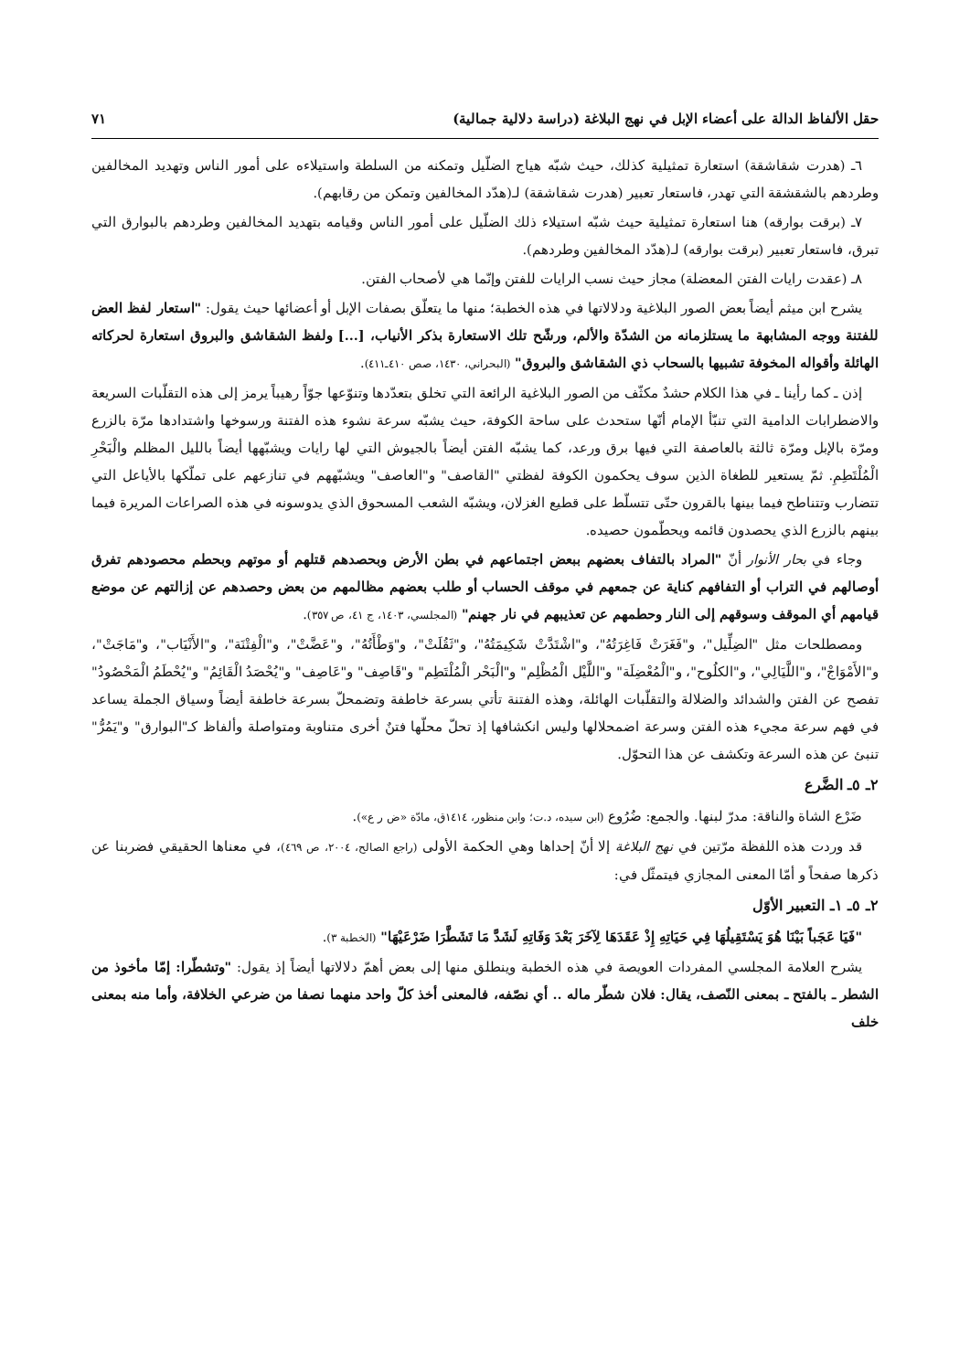حقل الألفاظ الدالة على أعضاء الإبل في نهج البلاغة (دراسة دلالية جمالية) ٧١
٦ـ (هدرت شقاشقة) استعارة تمثيلية كذلك، حيث شبّه هياج الضلّيل وتمكنه من السلطة واستيلاءه على أمور الناس وتهديد المخالفين وطردهم بالشقشقة التي تهدر، فاستعار تعبير (هدرت شقاشقة) لـ(هدّد المخالفين وتمكن من رقابهم).
٧ـ (برقت بوارقه) هنا استعارة تمثيلية حيث شبّه استيلاء ذلك الضلّيل على أمور الناس وقيامه بتهديد المخالفين وطردهم بالبوارق التي تبرق، فاستعار تعبير (برقت بوارقه) لـ(هدّد المخالفين وطردهم).
٨ـ (عقدت رايات الفتن المعضلة) مجاز حيث نسب الرايات للفتن وإنّما هي لأصحاب الفتن.
يشرح ابن ميثم أيضاً بعض الصور البلاغية ودلالاتها في هذه الخطبة؛ منها ما يتعلّق بصفات الإبل أو أعضائها حيث يقول: "استعار لفظ العض للفتنة ووجه المشابهة ما يستلزمانه من الشدّة والألم، ورشّح تلك الاستعارة بذكر الأنياب، [...] ولفظ الشقاشق والبروق استعارة لحركاته الهائلة وأقواله المخوفة تشبيها بالسحاب ذي الشقاشق والبروق" (البحراني، ١٤٣٠، صص ٤١٠ـ٤١١).
إذن ـ كما رأينا ـ في هذا الكلام حشدٌ مكثّف من الصور البلاغية الرائعة التي تخلق بتعدّدها وتنوّعها جوّاً رهيباً يرمز إلى هذه التقلّبات السريعة والاضطرابات الدامية التي تنبّأ الإمام أنّها ستحدث على ساحة الكوفة، حيث يشبّه سرعة نشوء هذه الفتنة ورسوخها واشتدادها مرّة بالزرع ومرّة بالإبل ومرّة ثالثة بالعاصفة التي فيها برق ورعد، كما يشبّه الفتن أيضاً بالجيوش التي لها رايات ويشبّهها أيضاً بالليل المظلم والْبَحْرِ الْمُلْتَطِمِ. ثمّ يستعير للطغاة الذين سوف يحكمون الكوفة لفظتي "القاصف" و"العاصف" ويشبّههم في تنازعهم على تملّكها بالأياعل التي تتضارب وتتناطح فيما بينها بالقرون حتّى تتسلّط على قطيع الغزلان، ويشبّه الشعب المسحوق الذي يدوسونه في هذه الصراعات المريرة فيما بينهم بالزرع الذي يحصدون قائمه ويحطّمون حصيده.
وجاء في بحار الأنوار أنّ "المراد بالتفاف بعضهم ببعض اجتماعهم في بطن الأرض وبحصدهم قتلهم أو موتهم وبحطم محصودهم تفرق أوصالهم في التراب أو التفافهم كناية عن جمعهم في موقف الحساب أو طلب بعضهم مظالمهم من بعض وحصدهم عن إزالتهم عن موضع قيامهم أي الموقف وسوقهم إلى النار وحطمهم عن تعذيبهم في نار جهنم" (المجلسي، ١٤٠٣، ج ٤١، ص ٣٥٧).
ومصطلحات مثل "الضِلِّيل"، و"فَغَرَتْ فَاغِرَتُهُ"، و"اشْتَدَّتْ شَكِيمَتُهُ"، و"ثَقُلَتْ"، و"وَطْأَتُهُ"، و"عَضَّتْ"، و"الْفِتْنَة"، و"الأَنْيَاب"، و"مَاجَتْ"، و"الأَمْوَاجْ"، و"اللَّيَالِي"، و"الكلُوح"، و"الْمُعْضِلَة" و"اللَّيْل الْمُظْلِم" و"الْبَحْر الْمُلْتَطِم" و"قَاصِف" و"عَاصِف" و"يُحْصَدُ الْقَائِمُ" و"يُحْطَمُ الْمَحْصُودُ" تفصح عن الفتن والشدائد والضلالة والتقلّبات الهائلة، وهذه الفتنة تأتي بسرعة خاطفة وتضمحلّ بسرعة خاطفة أيضاً وسياق الجملة يساعد في فهم سرعة مجيء هذه الفتن وسرعة اضمحلالها وليس انكشافها إذ تحلّ محلّها فتنٌ أخرى متناوبة ومتواصلة وألفاظ كـ"البوارق" و"يَمُرُّ" تنبئ عن هذه السرعة وتكشف عن هذا التحوّل.
٢ـ ٥ـ الضَّرع
ضَرْع الشاة والناقة: مدرّ لبنها. والجمع: ضُرُوع (ابن سيده، د.ت؛ وابن منظور، ١٤١٤ق، مادّة «ض ر ع»).
قد وردت هذه اللفظة مرّتين في نهج البلاغة إلا أنّ إحداها وهي الحكمة الأولى (راجع الصالح، ٢٠٠٤، ص ٤٦٩)، في معناها الحقيقي فضربنا عن ذكرها صفحاً و أمّا المعنى المجازي فيتمثّل في:
٢ـ ٥ـ ١ـ التعبير الأوّل
"فَيَا عَجَباً بَيْنَا هُوَ يَسْتَقِيلُهَا فِي حَيَاتِهِ إِذْ عَقَدَهَا لِآخَرَ بَعْدَ وَفَاتِهِ لَشَدَّ مَا تَشَطَّرَا ضَرْعَيْهَا" (الخطبة ٣).
يشرح العلامة المجلسي المفردات العويصة في هذه الخطبة وينطلق منها إلى بعض أهمّ دلالاتها أيضاً إذ يقول: "وتشطّرا: إمّا مأخوذ من الشطر ـ بالفتح ـ بمعنى النّصف، يقال: فلان شطّر ماله .. أي نصّفه، فالمعنى أخذ كلّ واحد منهما نصفا من ضرعي الخلافة، وأما منه بمعنى خلف